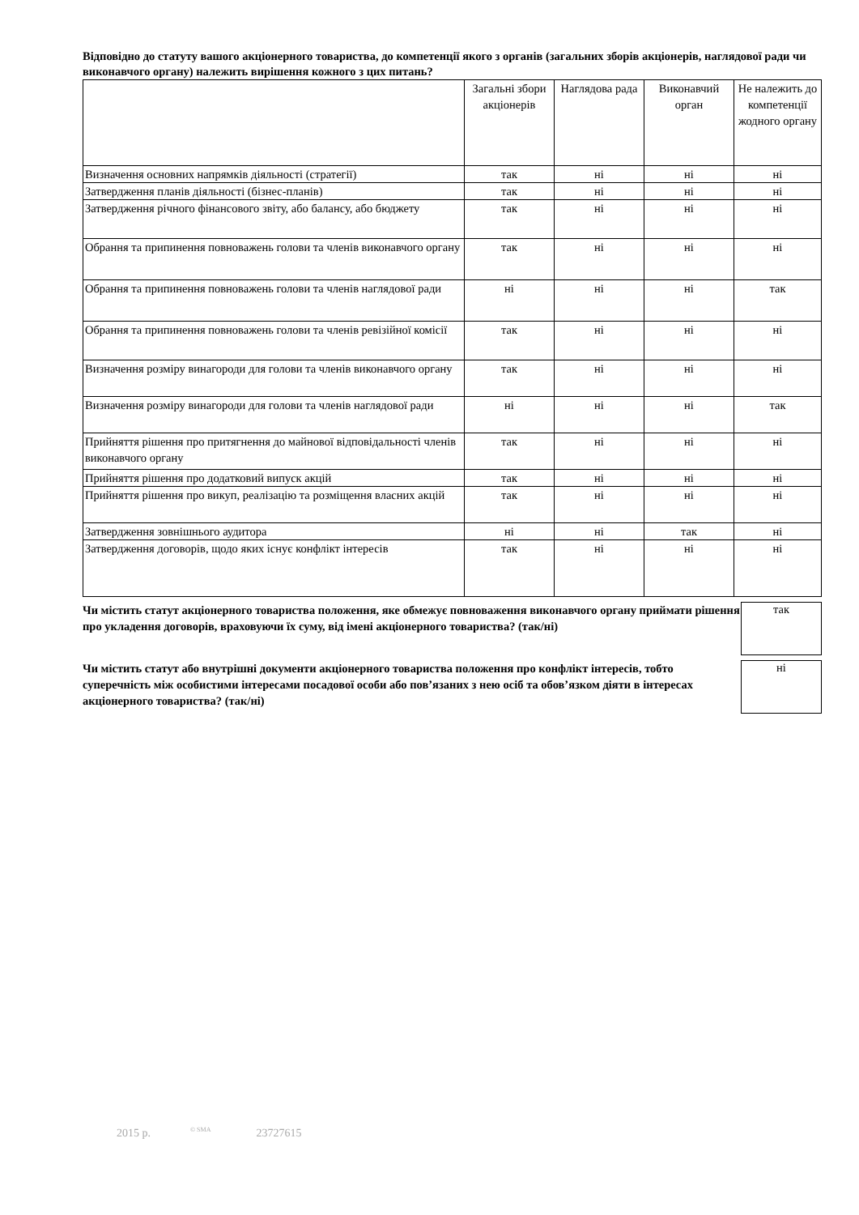Відповідно до статуту вашого акціонерного товариства, до компетенції якого з органів (загальних зборів акціонерів, наглядової ради чи виконавчого органу) належить вирішення кожного з цих питань?
| | Загальні збори акціонерів | Наглядова рада | Виконавчий орган | Не належить до компетенції жодного органу |
| --- | --- | --- | --- | --- |
| Визначення основних напрямків діяльності (стратегії) | так | ні | ні | ні |
| Затвердження планів діяльності (бізнес-планів) | так | ні | ні | ні |
| Затвердження річного фінансового звіту, або балансу, або бюджету | так | ні | ні | ні |
| Обрання та припинення повноважень голови та членів виконавчого органу | так | ні | ні | ні |
| Обрання та припинення повноважень голови та членів наглядової ради | ні | ні | ні | так |
| Обрання та припинення повноважень голови та членів ревізійної комісії | так | ні | ні | ні |
| Визначення розміру винагороди для голови та членів виконавчого органу | так | ні | ні | ні |
| Визначення розміру винагороди для голови та членів наглядової ради | ні | ні | ні | так |
| Прийняття рішення про притягнення до майнової відповідальності членів виконавчого органу | так | ні | ні | ні |
| Прийняття рішення про додатковий випуск акцій | так | ні | ні | ні |
| Прийняття рішення про викуп, реалізацію та розміщення власних акцій | так | ні | ні | ні |
| Затвердження зовнішнього аудитора | ні | ні | так | ні |
| Затвердження договорів, щодо яких існує конфлікт інтересів | так | ні | ні | ні |
Чи містить статут акціонерного товариства положення, яке обмежує повноваження виконавчого органу приймати рішення про укладення договорів, враховуючи їх суму, від імені акціонерного товариства? (так/ні)
так
Чи містить статут або внутрішні документи акціонерного товариства положення про конфлікт інтересів, тобто суперечність між особистими інтересами посадової особи або пов’язаних з нею осіб та обов’язком діяти в інтересах акціонерного товариства? (так/ні)
ні
2015 р. <sup>© SMA</sup> 23727615